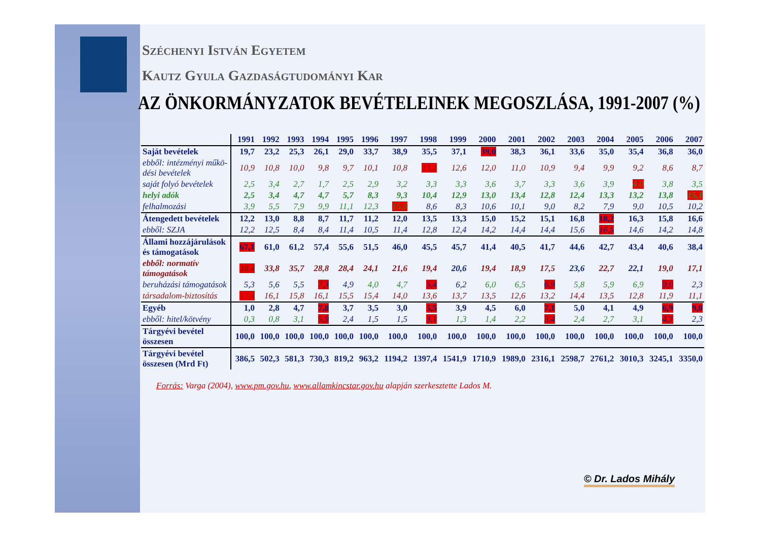Széchenyi István Egyetem
Kautz Gyula Gazdaságtudományi Kar
AZ ÖNKORMÁNYZATOK BEVÉTELEINEK MEGOSZLÁSA, 1991-2007 (%)
| | 1991 | 1992 | 1993 | 1994 | 1995 | 1996 | 1997 | 1998 | 1999 | 2000 | 2001 | 2002 | 2003 | 2004 | 2005 | 2006 | 2007 |
| --- | --- | --- | --- | --- | --- | --- | --- | --- | --- | --- | --- | --- | --- | --- | --- | --- | --- |
| Saját bevételek | 19,7 | 23,2 | 25,3 | 26,1 | 29,0 | 33,7 | 38,9 | 35,5 | 37,1 | 39,0 | 38,3 | 36,1 | 33,6 | 35,0 | 35,4 | 36,8 | 36,0 |
| ebből: intézményi műkö-désі bevételek | 10,9 | 10,8 | 10,0 | 9,8 | 9,7 | 10,1 | 10,8 | 13,2 | 12,6 | 12,0 | 11,0 | 10,9 | 9,4 | 9,9 | 9,2 | 8,6 | 8,7 |
| saját folyó bevételek | 2,5 | 3,4 | 2,7 | 1,7 | 2,5 | 2,9 | 3,2 | 3,3 | 3,3 | 3,6 | 3,7 | 3,3 | 3,6 | 3,9 | 4,0 | 3,8 | 3,5 |
| helyi adók | 2,5 | 3,4 | 4,7 | 4,7 | 5,7 | 8,3 | 9,3 | 10,4 | 12,9 | 13,0 | 13,4 | 12,8 | 12,4 | 13,3 | 13,2 | 13,8 | 15,1 |
| felhalmozási | 3,9 | 5,5 | 7,9 | 9,9 | 11,1 | 12,3 | 15,5 | 8,6 | 8,3 | 10,6 | 10,1 | 9,0 | 8,2 | 7,9 | 9,0 | 10,5 | 10,2 |
| Átengedett bevételek | 12,2 | 13,0 | 8,8 | 8,7 | 11,7 | 11,2 | 12,0 | 13,5 | 13,3 | 15,0 | 15,2 | 15,1 | 16,8 | 18,2 | 16,3 | 15,8 | 16,6 |
| ebből: SZJA | 12,2 | 12,5 | 8,4 | 8,4 | 11,4 | 10,5 | 11,4 | 12,8 | 12,4 | 14,2 | 14,4 | 14,4 | 15,6 | 16,5 | 14,6 | 14,2 | 14,8 |
| Állami hozzájárulások és támogatások | 67,1 | 61,0 | 61,2 | 57,4 | 55,6 | 51,5 | 46,0 | 45,5 | 45,7 | 41,4 | 40,5 | 41,7 | 44,6 | 42,7 | 43,4 | 40,6 | 38,4 |
| ebből: normatív támogatások | 38,4 | 33,8 | 35,7 | 28,8 | 28,4 | 24,1 | 21,6 | 19,4 | 20,6 | 19,4 | 18,9 | 17,5 | 23,6 | 22,7 | 22,1 | 19,0 | 17,1 |
| beruházási támogatások | 5,3 | 5,6 | 5,5 | 7,3 | 4,9 | 4,0 | 4,7 | 5,4 | 6,2 | 6,0 | 6,5 | 6,9 | 5,8 | 5,9 | 6,9 | 9,0 | 2,3 |
| társadalom-biztosítás | 17,4 | 16,1 | 15,8 | 16,1 | 15,5 | 15,4 | 14,0 | 13,6 | 13,7 | 13,5 | 12,6 | 13,2 | 14,4 | 13,5 | 12,8 | 11,9 | 11,1 |
| Egyéb | 1,0 | 2,8 | 4,7 | 7,8 | 3,7 | 3,5 | 3,0 | 5,5 | 3,9 | 4,5 | 6,0 | 7,1 | 5,0 | 4,1 | 4,9 | 6,9 | 9,0 |
| ebből: hitel/kötvény | 0,3 | 0,8 | 3,1 | 5,9 | 2,4 | 1,5 | 1,5 | 3,1 | 1,3 | 1,4 | 2,2 | 3,4 | 2,4 | 2,7 | 3,1 | 4,7 | 2,3 |
| Tárgyévi bevétel összesen | 100,0 | 100,0 | 100,0 | 100,0 | 100,0 | 100,0 | 100,0 | 100,0 | 100,0 | 100,0 | 100,0 | 100,0 | 100,0 | 100,0 | 100,0 | 100,0 | 100,0 |
| Tárgyévi bevétel összesen (Mrd Ft) | 386,5 | 502,3 | 581,3 | 730,3 | 819,2 | 963,2 | 1194,2 | 1397,4 | 1541,9 | 1710,9 | 1989,0 | 2316,1 | 2598,7 | 2761,2 | 3010,3 | 3245,1 | 3350,0 |
Forrás: Varga (2004), www.pm.gov.hu, www.allamkincstar.gov.hu alapján szerkesztette Lados M.
© Dr. Lados Mihály